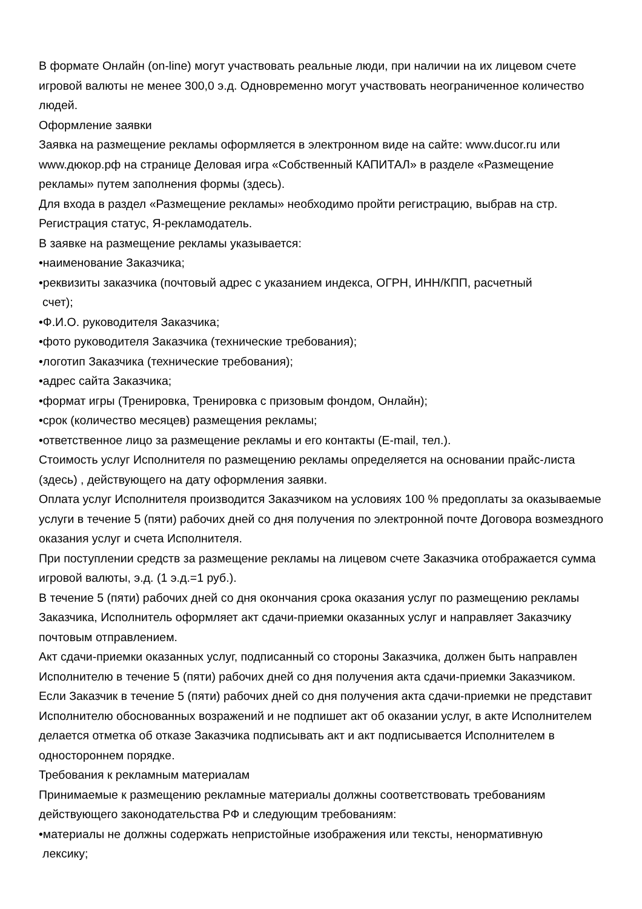В формате Онлайн (on-line) могут участвовать реальные люди, при наличии на их лицевом счете игровой валюты не менее 300,0 э.д. Одновременно могут участвовать неограниченное количество людей.
Оформление заявки
Заявка на размещение рекламы оформляется в электронном виде на сайте: www.ducor.ru или www.дюкор.рф на странице Деловая игра «Собственный КАПИТАЛ» в разделе «Размещение рекламы» путем заполнения формы (здесь).
Для входа в раздел «Размещение рекламы» необходимо пройти регистрацию, выбрав на стр. Регистрация статус, Я-рекламодатель.
В заявке на размещение рекламы указывается:
•наименование Заказчика;
•реквизиты заказчика (почтовый адрес с указанием индекса, ОГРН, ИНН/КПП, расчетный
счет);
•Ф.И.О. руководителя Заказчика;
•фото руководителя Заказчика (технические требования);
•логотип Заказчика (технические требования);
•адрес сайта Заказчика;
•формат игры (Тренировка, Тренировка с призовым фондом, Онлайн);
•срок (количество месяцев) размещения рекламы;
•ответственное лицо за размещение рекламы и его контакты (E-mail, тел.).
Стоимость услуг Исполнителя по размещению рекламы определяется на основании прайс-листа (здесь) , действующего на дату оформления заявки.
Оплата услуг Исполнителя производится Заказчиком на условиях 100 % предоплаты за оказываемые услуги в течение 5 (пяти) рабочих дней со дня получения по электронной почте Договора возмездного оказания услуг и счета Исполнителя.
При поступлении средств за размещение рекламы на лицевом счете Заказчика отображается сумма игровой валюты, э.д. (1 э.д.=1 руб.).
В течение 5 (пяти) рабочих дней со дня окончания срока оказания услуг по размещению рекламы Заказчика, Исполнитель оформляет акт сдачи-приемки оказанных услуг и направляет Заказчику почтовым отправлением.
Акт сдачи-приемки оказанных услуг, подписанный со стороны Заказчика, должен быть направлен Исполнителю в течение 5 (пяти) рабочих дней со дня получения акта сдачи-приемки Заказчиком.
Если Заказчик в течение 5 (пяти) рабочих дней со дня получения акта сдачи-приемки не представит Исполнителю обоснованных возражений и не подпишет акт об оказании услуг, в акте Исполнителем делается отметка об отказе Заказчика подписывать акт и акт подписывается Исполнителем в одностороннем порядке.
Требования к рекламным материалам
Принимаемые к размещению рекламные материалы должны соответствовать требованиям действующего законодательства РФ и следующим требованиям:
•материалы не должны содержать непристойные изображения или тексты, ненормативную
лексику;